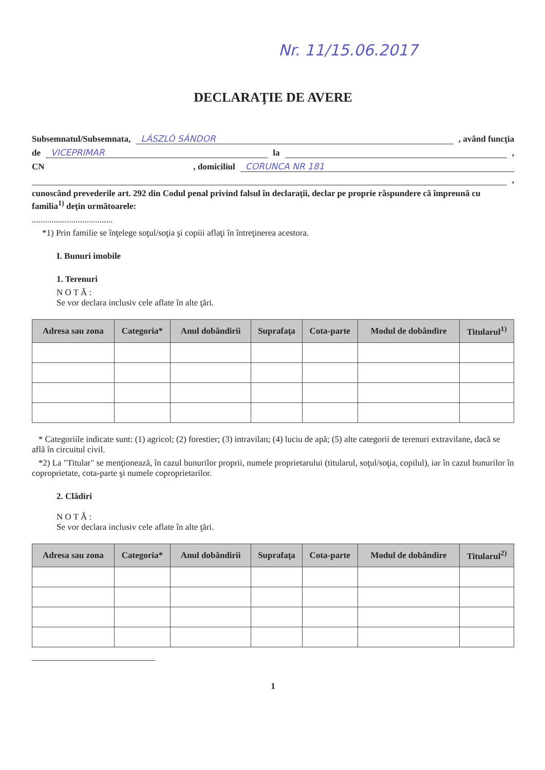Nr. 11/15.06.2017
DECLARAŢIE DE AVERE
Subsemnatul/Subsemnata, LÁSZLÓ SÁNDOR , având funcţia
de VICEPRIMAR la ,
CN , domiciliul CORUNCA NR 181
,
cunoscând prevederile art. 292 din Codul penal privind falsul în declaraţii, declar pe proprie răspundere că împreună cu familia<sup>1)</sup> deţin următoarele:
.....................................
*1) Prin familie se înţelege soţul/soţia şi copiii aflaţi în întreţinerea acestora.
I. Bunuri imobile
1. Terenuri
N O T Ă :
Se vor declara inclusiv cele aflate în alte ţări.
| Adresa sau zona | Categoria* | Anul dobândirii | Suprafaţa | Cota-parte | Modul de dobândire | Titularul<sup>1)</sup> |
| --- | --- | --- | --- | --- | --- | --- |
* Categoriile indicate sunt: (1) agricol; (2) forestier; (3) intravilan; (4) luciu de apă; (5) alte categorii de terenuri extravilane, dacă se află în circuitul civil.
*2) La "Titular" se menţionează, în cazul bunurilor proprii, numele proprietarului (titularul, soţul/soţia, copilul), iar în cazul bunurilor în coproprietate, cota-parte şi numele coproprietarilor.
2. Clădiri
N O T Ă :
Se vor declara inclusiv cele aflate în alte ţări.
| Adresa sau zona | Categoria* | Anul dobândirii | Suprafaţa | Cota-parte | Modul de dobândire | Titularul<sup>2)</sup> |
| --- | --- | --- | --- | --- | --- | --- |
1